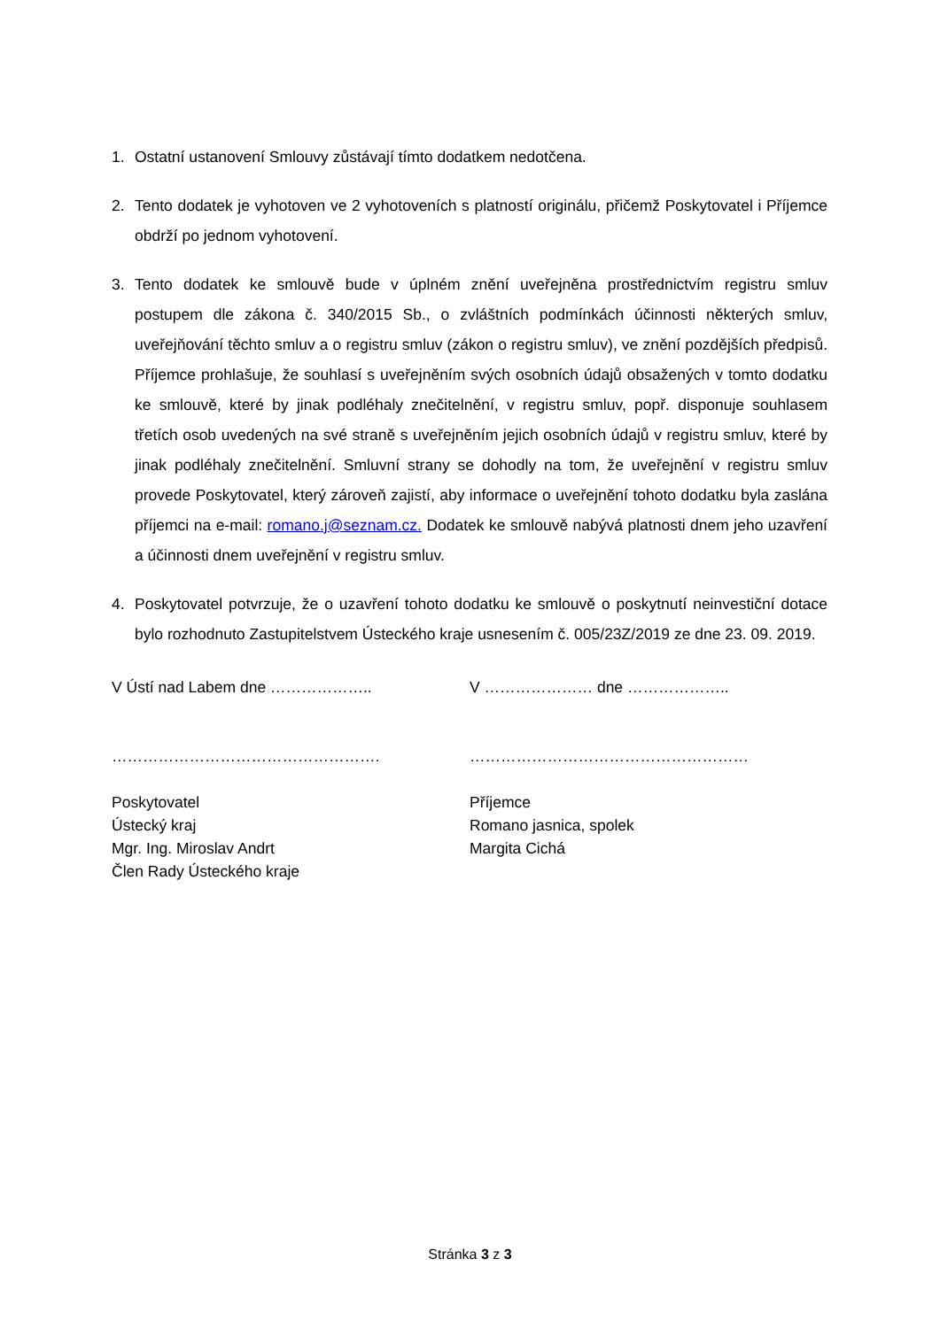1. Ostatní ustanovení Smlouvy zůstávají tímto dodatkem nedotčena.
2. Tento dodatek je vyhotoven ve 2 vyhotoveních s platností originálu, přičemž Poskytovatel i Příjemce obdrží po jednom vyhotovení.
3. Tento dodatek ke smlouvě bude v úplném znění uveřejněna prostřednictvím registru smluv postupem dle zákona č. 340/2015 Sb., o zvláštních podmínkách účinnosti některých smluv, uveřejňování těchto smluv a o registru smluv (zákon o registru smluv), ve znění pozdějších předpisů. Příjemce prohlašuje, že souhlasí s uveřejněním svých osobních údajů obsažených v tomto dodatku ke smlouvě, které by jinak podléhaly znečitelnění, v registru smluv, popř. disponuje souhlasem třetích osob uvedených na své straně s uveřejněním jejich osobních údajů v registru smluv, které by jinak podléhaly znečitelnění. Smluvní strany se dohodly na tom, že uveřejnění v registru smluv provede Poskytovatel, který zároveň zajistí, aby informace o uveřejnění tohoto dodatku byla zaslána příjemci na e-mail: romano.j@seznam.cz. Dodatek ke smlouvě nabývá platnosti dnem jeho uzavření a účinnosti dnem uveřejnění v registru smluv.
4. Poskytovatel potvrzuje, že o uzavření tohoto dodatku ke smlouvě o poskytnutí neinvestiční dotace bylo rozhodnuto Zastupitelstvem Ústeckého kraje usnesením č. 005/23Z/2019 ze dne 23. 09. 2019.
V Ústí nad Labem dne ………………..
…………………………………………….
Poskytovatel
Ústecký kraj
Mgr. Ing. Miroslav Andrt
Člen Rady Ústeckého kraje
V ………………… dne ………………..
………………………………………………
Příjemce
Romano jasnica, spolek
Margita Cichá
Stránka 3 z 3